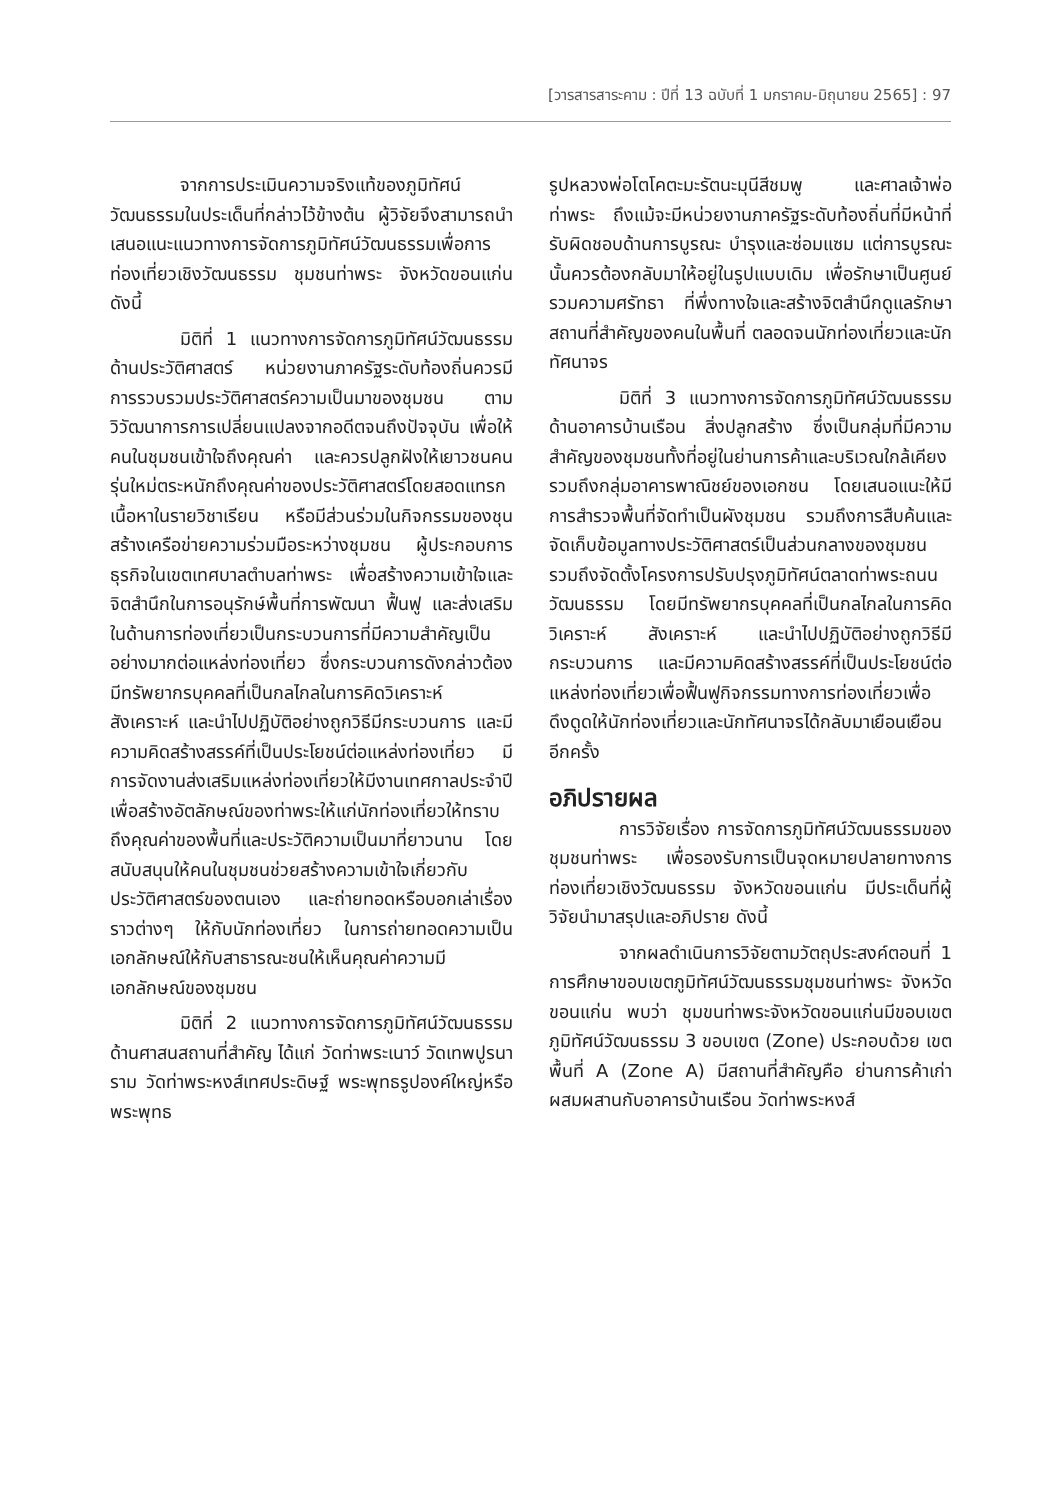[วารสารสาระคาม : ปีที่ 13 ฉบับที่ 1 มกราคม-มิถุนายน 2565] : 97
จากการประเมินความจริงแท้ของภูมิทัศน์วัฒนธรรมในประเด็นที่กล่าวไว้ข้างต้น ผู้วิจัยจึงสามารถนำเสนอแนะแนวทางการจัดการภูมิทัศน์วัฒนธรรมเพื่อการท่องเที่ยวเชิงวัฒนธรรม ชุมชนท่าพระ จังหวัดขอนแก่น ดังนี้
มิติที่ 1 แนวทางการจัดการภูมิทัศน์วัฒนธรรมด้านประวัติศาสตร์ หน่วยงานภาครัฐระดับท้องถิ่นควรมีการรวบรวมประวัติศาสตร์ความเป็นมาของชุมชน ตามวิวัฒนาการการเปลี่ยนแปลงจากอดีตจนถึงปัจจุบัน เพื่อให้คนในชุมชนเข้าใจถึงคุณค่า และควรปลูกฝังให้เยาวชนคนรุ่นใหม่ตระหนักถึงคุณค่าของประวัติศาสตร์โดยสอดแทรกเนื้อหาในรายวิชาเรียน หรือมีส่วนร่วมในกิจกรรมของชุน สร้างเครือข่ายความร่วมมือระหว่างชุมชน ผู้ประกอบการธุรกิจในเขตเทศบาลตำบลท่าพระ เพื่อสร้างความเข้าใจและจิตสำนึกในการอนุรักษ์พื้นที่การพัฒนา ฟื้นฟู และส่งเสริมในด้านการท่องเที่ยวเป็นกระบวนการที่มีความสำคัญเป็นอย่างมากต่อแหล่งท่องเที่ยว ซึ่งกระบวนการดังกล่าวต้องมีทรัพยากรบุคคลที่เป็นกลไกลในการคิดวิเคราะห์ สังเคราะห์ และนำไปปฏิบัติอย่างถูกวิธีมีกระบวนการ และมีความคิดสร้างสรรค์ที่เป็นประโยชน์ต่อแหล่งท่องเที่ยว มีการจัดงานส่งเสริมแหล่งท่องเที่ยวให้มีงานเทศกาลประจำปีเพื่อสร้างอัตลักษณ์ของท่าพระให้แก่นักท่องเที่ยวให้ทราบถึงคุณค่าของพื้นที่และประวัติความเป็นมาที่ยาวนาน โดยสนับสนุนให้คนในชุมชนช่วยสร้างความเข้าใจเกี่ยวกับประวัติศาสตร์ของตนเอง และถ่ายทอดหรือบอกเล่าเรื่องราวต่างๆ ให้กับนักท่องเที่ยว ในการถ่ายทอดความเป็นเอกลักษณ์ให้กับสาธารณะชนให้เห็นคุณค่าความมีเอกลักษณ์ของชุมชน
มิติที่ 2 แนวทางการจัดการภูมิทัศน์วัฒนธรรมด้านศาสนสถานที่สำคัญ ได้แก่ วัดท่าพระเนาว์ วัดเทพปูรนาราม วัดท่าพระหงส์เทศประดิษฐ์ พระพุทธรูปองค์ใหญ่หรือพระพุทธ
รูปหลวงพ่อโตโคตะมะรัตนะมุนีสีชมพู และศาลเจ้าพ่อท่าพระ ถึงแม้จะมีหน่วยงานภาครัฐระดับท้องถิ่นที่มีหน้าที่รับผิดชอบด้านการบูรณะ บำรุงและซ่อมแซม แต่การบูรณะนั้นควรต้องกลับมาให้อยู่ในรูปแบบเดิม เพื่อรักษาเป็นศูนย์รวมความศรัทธา ที่พึ่งทางใจและสร้างจิตสำนึกดูแลรักษาสถานที่สำคัญของคนในพื้นที่ ตลอดจนนักท่องเที่ยวและนักทัศนาจร
มิติที่ 3 แนวทางการจัดการภูมิทัศน์วัฒนธรรมด้านอาคารบ้านเรือน สิ่งปลูกสร้าง ซึ่งเป็นกลุ่มที่มีความสำคัญของชุมชนทั้งที่อยู่ในย่านการค้าและบริเวณใกล้เคียง รวมถึงกลุ่มอาคารพาณิชย์ของเอกชน โดยเสนอแนะให้มีการสำรวจพื้นที่จัดทำเป็นผังชุมชน รวมถึงการสืบค้นและจัดเก็บข้อมูลทางประวัติศาสตร์เป็นส่วนกลางของชุมชน รวมถึงจัดตั้งโครงการปรับปรุงภูมิทัศน์ตลาดท่าพระถนนวัฒนธรรม โดยมีทรัพยากรบุคคลที่เป็นกลไกลในการคิดวิเคราะห์ สังเคราะห์ และนำไปปฏิบัติอย่างถูกวิธีมีกระบวนการ และมีความคิดสร้างสรรค์ที่เป็นประโยชน์ต่อแหล่งท่องเที่ยวเพื่อฟื้นฟูกิจกรรมทางการท่องเที่ยวเพื่อดึงดูดให้นักท่องเที่ยวและนักทัศนาจรได้กลับมาเยือนเยือนอีกครั้ง
อภิปรายผล
การวิจัยเรื่อง การจัดการภูมิทัศน์วัฒนธรรมของชุมชนท่าพระ เพื่อรองรับการเป็นจุดหมายปลายทางการท่องเที่ยวเชิงวัฒนธรรม จังหวัดขอนแก่น มีประเด็นที่ผู้วิจัยนำมาสรุปและอภิปราย ดังนี้
จากผลดำเนินการวิจัยตามวัตถุประสงค์ตอนที่ 1 การศึกษาขอบเขตภูมิทัศน์วัฒนธรรมชุมชนท่าพระ จังหวัดขอนแก่น พบว่า ชุมขนท่าพระจังหวัดขอนแก่นมีขอบเขตภูมิทัศน์วัฒนธรรม 3 ขอบเขต (Zone) ประกอบด้วย เขตพื้นที่ A (Zone A) มีสถานที่สำคัญคือ ย่านการค้าเก่าผสมผสานกับอาคารบ้านเรือน วัดท่าพระหงส์